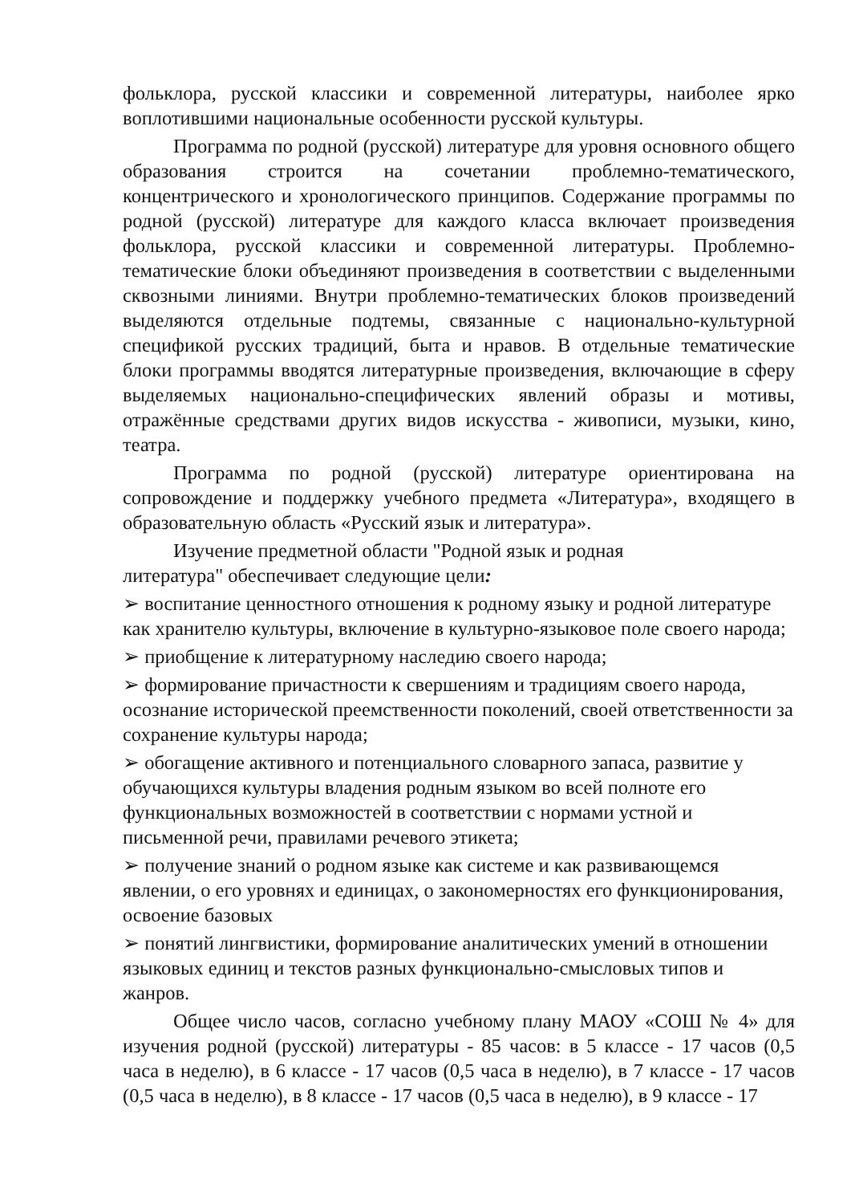фольклора, русской классики и современной литературы, наиболее ярко воплотившими национальные особенности русской культуры.
Программа по родной (русской) литературе для уровня основного общего образования строится на сочетании проблемно-тематического, концентрического и хронологического принципов. Содержание программы по родной (русской) литературе для каждого класса включает произведения фольклора, русской классики и современной литературы. Проблемно-тематические блоки объединяют произведения в соответствии с выделенными сквозными линиями. Внутри проблемно-тематических блоков произведений выделяются отдельные подтемы, связанные с национально-культурной спецификой русских традиций, быта и нравов. В отдельные тематические блоки программы вводятся литературные произведения, включающие в сферу выделяемых национально-специфических явлений образы и мотивы, отражённые средствами других видов искусства - живописи, музыки, кино, театра.
Программа по родной (русской) литературе ориентирована на сопровождение и поддержку учебного предмета «Литература», входящего в образовательную область «Русский язык и литература».
Изучение предметной области "Родной язык и родная
литература" обеспечивает следующие цели:
➢ воспитание ценностного отношения к родному языку и родной литературе как хранителю культуры, включение в культурно-языковое поле своего народа;
➢ приобщение к литературному наследию своего народа;
➢ формирование причастности к свершениям и традициям своего народа, осознание исторической преемственности поколений, своей ответственности за сохранение культуры народа;
➢ обогащение активного и потенциального словарного запаса, развитие у обучающихся культуры владения родным языком во всей полноте его функциональных возможностей в соответствии с нормами устной и письменной речи, правилами речевого этикета;
➢ получение знаний о родном языке как системе и как развивающемся явлении, о его уровнях и единицах, о закономерностях его функционирования, освоение базовых
➢ понятий лингвистики, формирование аналитических умений в отношении языковых единиц и текстов разных функционально-смысловых типов и жанров.
Общее число часов, согласно учебному плану МАОУ «СОШ № 4» для изучения родной (русской) литературы - 85 часов: в 5 классе - 17 часов (0,5 часа в неделю), в 6 классе - 17 часов (0,5 часа в неделю), в 7 классе - 17 часов (0,5 часа в неделю), в 8 классе - 17 часов (0,5 часа в неделю), в 9 классе - 17